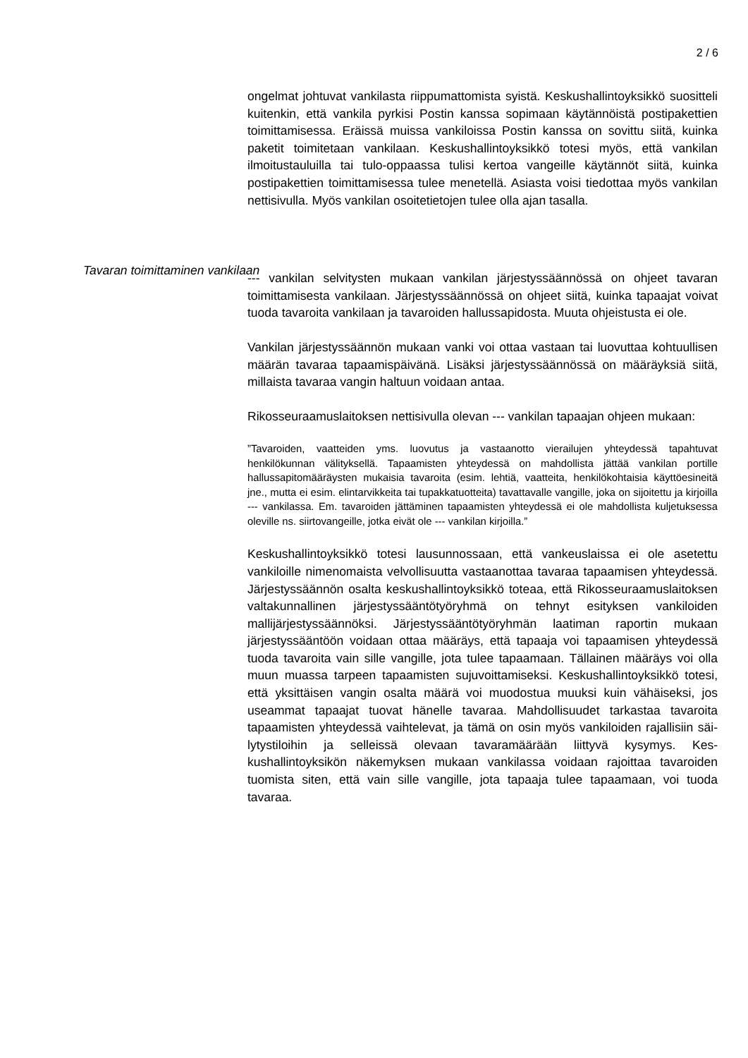2 / 6
ongelmat johtuvat vankilasta riippumattomista syistä. Keskushallinto­yksikkö suositteli kuitenkin, että vankila pyrkisi Postin kanssa sopi­maan käytännöistä postipakettien toimittamisessa. Eräissä muissa vankiloissa Postin kanssa on sovittu siitä, kuinka paketit toimitetaan vankilaan. Keskushallintoyksikkö totesi myös, että vankilan ilmoitus­tauluilla tai tulo-oppaassa tulisi kertoa vangeille käytännöt siitä, kuinka postipakettien toimittamisessa tulee menetellä. Asiasta voisi tiedottaa myös vankilan nettisivulla. Myös vankilan osoitetietojen tulee olla ajan tasalla.
--- vankilan selvitysten mukaan vankilan järjestyssäännössä on ohjeet tavaran toimittamisesta vankilaan. Järjestyssäännössä on ohjeet siitä, kuinka tapaajat voivat tuoda tavaroita vankilaan ja tavaroiden hallussa­pidosta. Muuta ohjeistusta ei ole.
Vankilan järjestyssäännön mukaan vanki voi ottaa vastaan tai luovut­taa kohtuullisen määrän tavaraa tapaamispäivänä. Lisäksi järjestys­säännössä on määräyksiä siitä, millaista tavaraa vangin haltuun voi­daan antaa.
Rikosseuraamuslaitoksen nettisivulla olevan --- vankilan tapaajan oh­jeen mukaan:
”Tavaroiden, vaatteiden yms. luovutus ja vastaanotto vierailujen yhteydessä tapahtuvat henkilökunnan välityksellä. Tapaamisten yhteydessä on mahdol­lista jättää vankilan portille hallussapitomääräysten mukaisia tavaroita (esim. lehtiä, vaatteita, henkilökohtaisia käyttöesineitä jne., mutta ei esim. elintarvik­keita tai tupakkatuotteita) tavattavalle vangille, joka on sijoitettu ja kirjoilla --- vankilassa. Em. tavaroiden jättäminen tapaamisten yhteydessä ei ole mah­dollista kuljetuksessa oleville ns. siirtovangeille, jotka eivät ole --- vankilan kirjoilla.”
Keskushallintoyksikkö totesi lausunnossaan, että vankeuslaissa ei ole asetettu vankiloille nimenomaista velvollisuutta vastaanottaa tavaraa tapaamisen yhteydessä. Järjestyssäännön osalta keskushallintoyk­sikkö toteaa, että Rikosseuraamuslaitoksen valtakunnallinen järjestys­sääntötyöryhmä on tehnyt esityksen vankiloiden mallijärjestyssään­nöksi. Järjestyssääntötyöryhmän laatiman raportin mukaan järjestys­sääntöön voidaan ottaa määräys, että tapaaja voi tapaamisen yhtey­dessä tuoda tavaroita vain sille vangille, jota tulee tapaamaan. Tällai­nen määräys voi olla muun muassa tarpeen tapaamisten sujuvoitta­miseksi. Keskushallintoyksikkö totesi, että yksittäisen vangin osalta määrä voi muodostua muuksi kuin vähäiseksi, jos useammat tapaajat tuovat hänelle tavaraa. Mahdollisuudet tarkastaa tavaroita tapaamisten yhteydessä vaihtelevat, ja tämä on osin myös vankiloiden rajallisiin säi­lytystiloihin ja selleissä olevaan tavaramäärään liittyvä kysymys. Kes­kushallintoyksikön näkemyksen mukaan vankilassa voidaan rajoittaa tavaroiden tuomista siten, että vain sille vangille, jota tapaaja tulee ta­paamaan, voi tuoda tavaraa.
Tavaran toimittaminen vankilaan